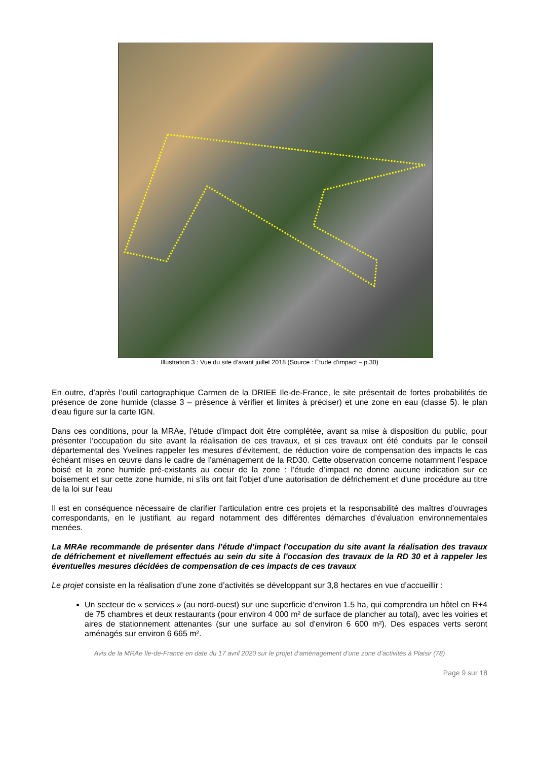Illustration 3 : Vue du site d’avant juillet 2018 (Source : Étude d’impact – p.30)
En outre, d’après l’outil cartographique Carmen de la DRIEE Ile-de-France, le site présentait de fortes probabilités de présence de zone humide (classe 3 – présence à vérifier et limites à préciser) et une zone en eau (classe 5). le plan d'eau figure sur la carte IGN.
Dans ces conditions, pour la MRAe, l’étude d’impact doit être complétée, avant sa mise à disposition du public, pour présenter l’occupation du site avant la réalisation de ces travaux, et si ces travaux ont été conduits par le conseil départemental des Yvelines rappeler les mesures d’évitement, de réduction voire de compensation des impacts le cas échéant mises en œuvre dans le cadre de l'aménagement de la RD30. Cette observation concerne notamment l’espace boisé et la zone humide pré-existants au coeur de la zone : l’étude d’impact ne donne aucune indication sur ce boisement et sur cette zone humide, ni s’ils ont fait l’objet d’une autorisation de défrichement et d'une procédure au titre de la loi sur l'eau
Il est en conséquence nécessaire de clarifier l’articulation entre ces projets et la responsabilité des maîtres d’ouvrages correspondants, en le justifiant, au regard notamment des différentes démarches d’évaluation environnementales menées.
La MRAe recommande de présenter dans l’étude d’impact l’occupation du site avant la réalisation des travaux de défrichement et nivellement effectués au sein du site à l'occasion des travaux de la RD 30 et à rappeler les éventuelles mesures décidées de compensation de ces impacts de ces travaux
Le projet consiste en la réalisation d’une zone d’activités se développant sur 3,8 hectares en vue d’accueillir :
Un secteur de « services » (au nord-ouest) sur une superficie d’environ 1.5 ha, qui comprendra un hôtel en R+4 de 75 chambres et deux restaurants (pour environ 4 000 m² de surface de plancher au total), avec les voiries et aires de stationnement attenantes (sur une surface au sol d’environ 6 600 m²). Des espaces verts seront aménagés sur environ 6 665 m².
Avis de la MRAe Ile-de-France en date du 17 avril 2020 sur le projet d’aménagement d’une zone d’activités à Plaisir (78)
Page 9 sur 18